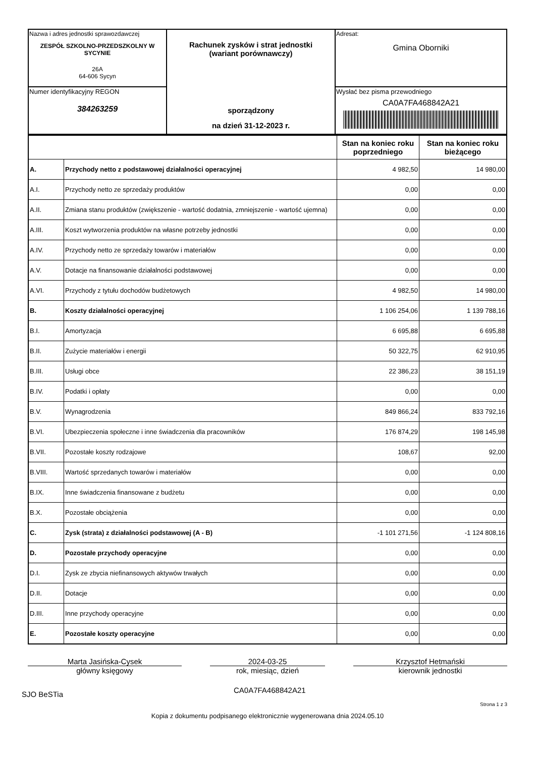| Nazwa i adres jednostki sprawozdawczej ZESPÓŁ SZKOLNO-PRZEDSZKOLNY W SYCYNIE 26A 64-606 Sycyn | Rachunek zysków i strat jednostki (wariant porównawczy) sporządzony na dzień 31-12-2023 r. | Adresat: Gmina Oborniki |
| Numer identyfikacyjny REGON 384263259 | | Wysłać bez pisma przewodniego CA0A7FA468842A21 |
| | | Stan na koniec roku poprzedniego | Stan na koniec roku bieżącego |
| --- | --- | --- | --- |
| A. | Przychody netto z podstawowej działalności operacyjnej | 4 982,50 | 14 980,00 |
| A.I. | Przychody netto ze sprzedaży produktów | 0,00 | 0,00 |
| A.II. | Zmiana stanu produktów (zwiększenie - wartość dodatnia, zmniejszenie - wartość ujemna) | 0,00 | 0,00 |
| A.III. | Koszt wytworzenia produktów na własne potrzeby jednostki | 0,00 | 0,00 |
| A.IV. | Przychody netto ze sprzedaży towarów i materiałów | 0,00 | 0,00 |
| A.V. | Dotacje na finansowanie działalności podstawowej | 0,00 | 0,00 |
| A.VI. | Przychody z tytułu dochodów budżetowych | 4 982,50 | 14 980,00 |
| B. | Koszty działalności operacyjnej | 1 106 254,06 | 1 139 788,16 |
| B.I. | Amortyzacja | 6 695,88 | 6 695,88 |
| B.II. | Zużycie materiałów i energii | 50 322,75 | 62 910,95 |
| B.III. | Usługi obce | 22 386,23 | 38 151,19 |
| B.IV. | Podatki i opłaty | 0,00 | 0,00 |
| B.V. | Wynagrodzenia | 849 866,24 | 833 792,16 |
| B.VI. | Ubezpieczenia społeczne i inne świadczenia dla pracowników | 176 874,29 | 198 145,98 |
| B.VII. | Pozostałe koszty rodzajowe | 108,67 | 92,00 |
| B.VIII. | Wartość sprzedanych towarów i materiałów | 0,00 | 0,00 |
| B.IX. | Inne świadczenia finansowane z budżetu | 0,00 | 0,00 |
| B.X. | Pozostałe obciążenia | 0,00 | 0,00 |
| C. | Zysk (strata) z działalności podstawowej (A - B) | -1 101 271,56 | -1 124 808,16 |
| D. | Pozostałe przychody operacyjne | 0,00 | 0,00 |
| D.I. | Zysk ze zbycia niefinansowych aktywów trwałych | 0,00 | 0,00 |
| D.II. | Dotacje | 0,00 | 0,00 |
| D.III. | Inne przychody operacyjne | 0,00 | 0,00 |
| E. | Pozostałe koszty operacyjne | 0,00 | 0,00 |
Marta Jasińska-Cysek
główny księgowy
2024-03-25
rok, miesiąc, dzień
Krzysztof Hetmański
kierownik jednostki
SJO BeSTia CA0A7FA468842A21
Strona 1 z 3
Kopia z dokumentu podpisanego elektronicznie wygenerowana dnia 2024.05.10